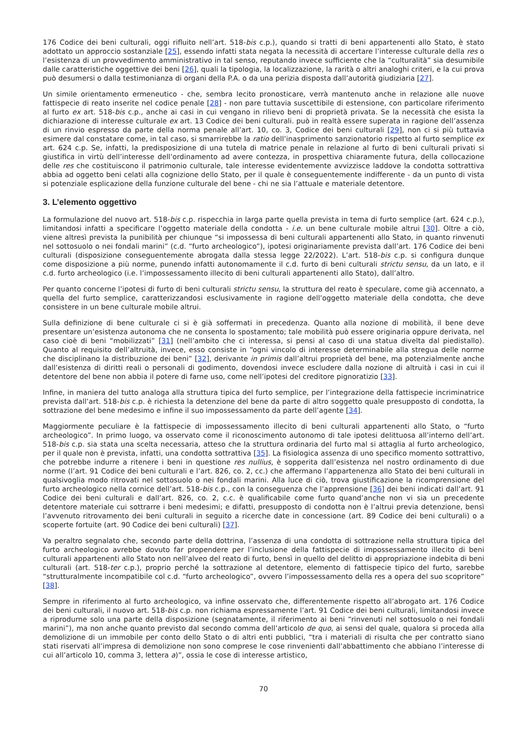176 Codice dei beni culturali, oggi rifluito nell’art. 518-bis c.p.), quando si tratti di beni appartenenti allo Stato, è stato adottato un approccio sostanziale [25], essendo infatti stata negata la necessità di accertare l’interesse culturale della res o l’esistenza di un provvedimento amministrativo in tal senso, reputando invece sufficiente che la “culturalità” sia desumibile dalle caratteristiche oggettive dei beni [26], quali la tipologia, la localizzazione, la rarità o altri analoghi criteri, e la cui prova può desumersi o dalla testimonianza di organi della P.A. o da una perizia disposta dall’autorità giudiziaria [27].
Un simile orientamento ermeneutico - che, sembra lecito pronosticare, verrà mantenuto anche in relazione alle nuove fattispecie di reato inserite nel codice penale [28] - non pare tuttavia suscettibile di estensione, con particolare riferimento al furto ex art. 518-bis c.p., anche ai casi in cui vengano in rilievo beni di proprietà privata. Se la necessità che esista la dichiarazione di interesse culturale ex art. 13 Codice dei beni culturali. può in realtà essere superata in ragione dell’assenza di un rinvio espresso da parte della norma penale all’art. 10, co. 3, Codice dei beni culturali [29], non ci si più tuttavia esimere dal constatare come, in tal caso, si smarrirebbe la ratio dell’inasprimento sanzionatorio rispetto al furto semplice ex art. 624 c.p. Se, infatti, la predisposizione di una tutela di matrice penale in relazione al furto di beni culturali privati si giustifica in virtù dell’interesse dell’ordinamento ad avere contezza, in prospettiva chiaramente futura, della collocazione delle res che costituiscono il patrimonio culturale, tale interesse evidentemente avvizzisce laddove la condotta sottrattiva abbia ad oggetto beni celati alla cognizione dello Stato, per il quale è conseguentemente indifferente - da un punto di vista si potenziale esplicazione della funzione culturale del bene - chi ne sia l’attuale e materiale detentore.
3. L’elemento oggettivo
La formulazione del nuovo art. 518-bis c.p. rispecchia in larga parte quella prevista in tema di furto semplice (art. 624 c.p.), limitandosi infatti a specificare l’oggetto materiale della condotta - i.e. un bene culturale mobile altrui [30]. Oltre a ciò, viene altresì prevista la punibilità per chiunque “si impossessa di beni culturali appartenenti allo Stato, in quanto rinvenuti nel sottosuolo o nei fondali marini” (c.d. “furto archeologico”), ipotesi originariamente prevista dall’art. 176 Codice dei beni culturali (disposizione conseguentemente abrogata dalla stessa legge 22/2022). L’art. 518-bis c.p. si configura dunque come disposizione a più norme, punendo infatti autonomamente il c.d. furto di beni culturali strictu sensu, da un lato, e il c.d. furto archeologico (i.e. l’impossessamento illecito di beni culturali appartenenti allo Stato), dall’altro.
Per quanto concerne l’ipotesi di furto di beni culturali strictu sensu, la struttura del reato è speculare, come già accennato, a quella del furto semplice, caratterizzandosi esclusivamente in ragione dell’oggetto materiale della condotta, che deve consistere in un bene culturale mobile altrui.
Sulla definizione di bene culturale ci si è già soffermati in precedenza. Quanto alla nozione di mobilità, il bene deve presentare un’esistenza autonoma che ne consenta lo spostamento; tale mobilità può essere originaria oppure derivata, nel caso cioè di beni “mobilizzati” [31] (nell’ambito che ci interessa, si pensi al caso di una statua divelta dal piedistallo). Quanto al requisito dell’altruità, invece, esso consiste in “ogni vincolo di interesse determinabile alla stregua delle norme che disciplinano la distribuzione dei beni” [32], derivante in primis dall’altrui proprietà del bene, ma potenzialmente anche dall’esistenza di diritti reali o personali di godimento, dovendosi invece escludere dalla nozione di altruità i casi in cui il detentore del bene non abbia il potere di farne uso, come nell’ipotesi del creditore pignoratizio [33].
Infine, in maniera del tutto analoga alla struttura tipica del furto semplice, per l’integrazione della fattispecie incriminatrice prevista dall’art. 518-bis c.p. è richiesta la detenzione del bene da parte di altro soggetto quale presupposto di condotta, la sottrazione del bene medesimo e infine il suo impossessamento da parte dell’agente [34].
Maggiormente peculiare è la fattispecie di impossessamento illecito di beni culturali appartenenti allo Stato, o “furto archeologico”. In primo luogo, va osservato come il riconoscimento autonomo di tale ipotesi delittuosa all’interno dell’art. 518-bis c.p. sia stata una scelta necessaria, atteso che la struttura ordinaria del furto mal si attaglia al furto archeologico, per il quale non è prevista, infatti, una condotta sottrattiva [35]. La fisiologica assenza di uno specifico momento sottrattivo, che potrebbe indurre a ritenere i beni in questione res nullius, è sopperita dall’esistenza nel nostro ordinamento di due norme (l’art. 91 Codice dei beni culturali e l’art. 826, co. 2, cc.) che affermano l’appartenenza allo Stato dei beni culturali in qualsivoglia modo ritrovati nel sottosuolo o nei fondali marini. Alla luce di ciò, trova giustificazione la ricomprensione del furto archeologico nella cornice dell’art. 518-bis c.p., con la conseguenza che l’apprensione [36] dei beni indicati dall’art. 91 Codice dei beni culturali e dall’art. 826, co. 2, c.c. è qualificabile come furto quand’anche non vi sia un precedente detentore materiale cui sottrarre i beni medesimi; e difatti, presupposto di condotta non è l’altrui previa detenzione, bensì l’avvenuto ritrovamento dei beni culturali in seguito a ricerche date in concessione (art. 89 Codice dei beni culturali) o a scoperte fortuite (art. 90 Codice dei beni culturali) [37].
Va peraltro segnalato che, secondo parte della dottrina, l’assenza di una condotta di sottrazione nella struttura tipica del furto archeologico avrebbe dovuto far propendere per l’inclusione della fattispecie di impossessamento illecito di beni culturali appartenenti allo Stato non nell’alveo del reato di furto, bensì in quello del delitto di appropriazione indebita di beni culturali (art. 518-ter c.p.), proprio perché la sottrazione al detentore, elemento di fattispecie tipico del furto, sarebbe “strutturalmente incompatibile col c.d. “furto archeologico”, ovvero l’impossessamento della res a opera del suo scopritore” [38].
Sempre in riferimento al furto archeologico, va infine osservato che, differentemente rispetto all’abrogato art. 176 Codice dei beni culturali, il nuovo art. 518-bis c.p. non richiama espressamente l’art. 91 Codice dei beni culturali, limitandosi invece a riprodurne solo una parte della disposizione (segnatamente, il riferimento ai beni “rinvenuti nel sottosuolo o nei fondali marini”), ma non anche quanto previsto dal secondo comma dell’articolo de quo, ai sensi del quale, qualora si proceda alla demolizione di un immobile per conto dello Stato o di altri enti pubblici, “tra i materiali di risulta che per contratto siano stati riservati all’impresa di demolizione non sono comprese le cose rinvenienti dall’abbattimento che abbiano l’interesse di cui all’articolo 10, comma 3, lettera a)”, ossia le cose di interesse artistico,
70